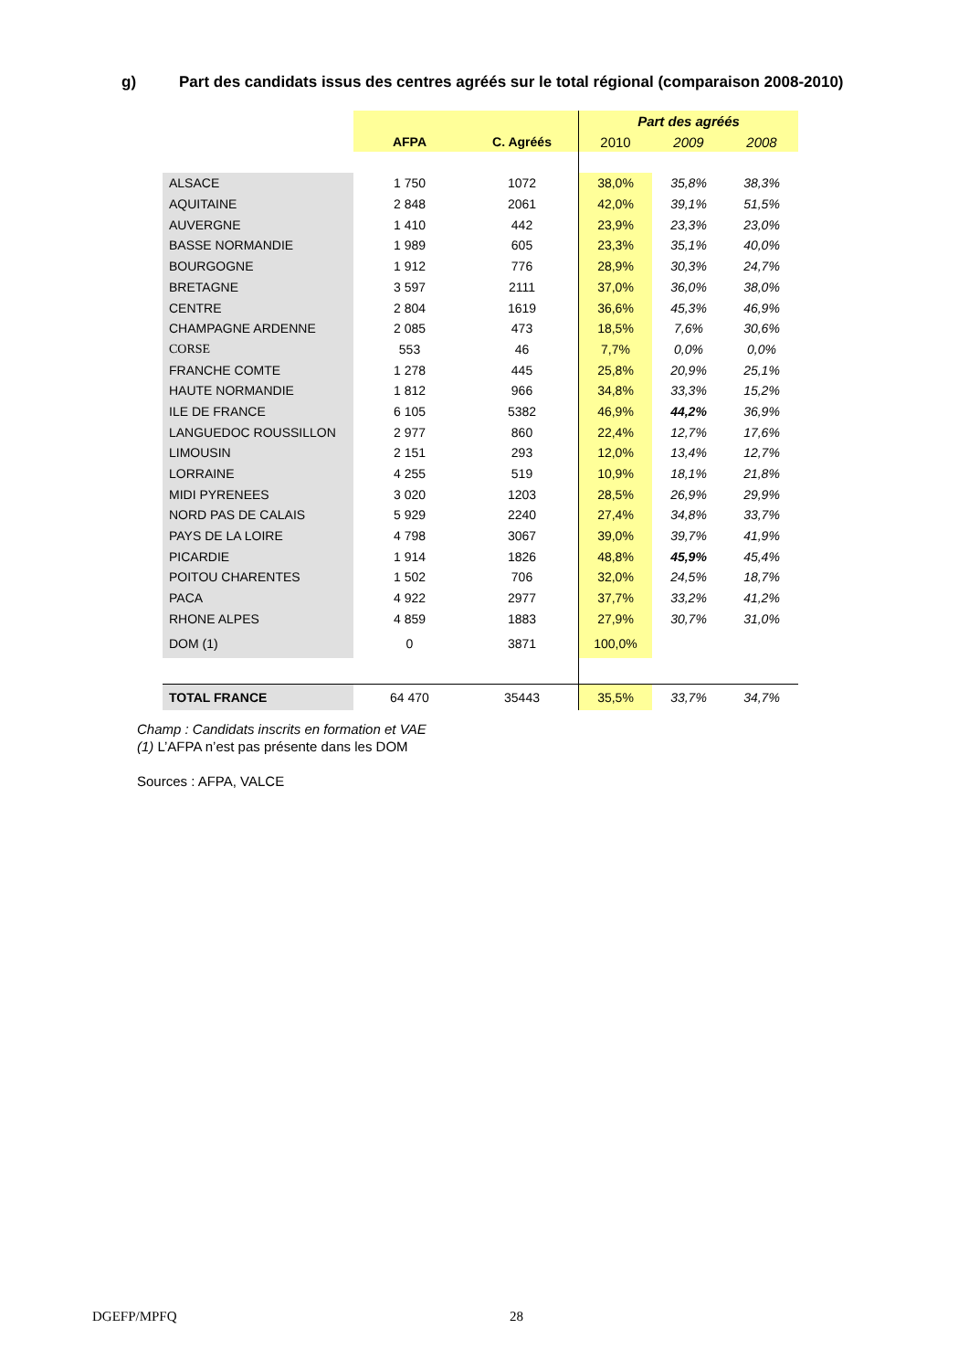g) Part des candidats issus des centres agréés sur le total régional (comparaison 2008-2010)
| | | | Part des agréés | | |
| --- | --- | --- | --- | --- | --- |
| | AFPA | C. Agréés | 2010 | 2009 | 2008 |
| ALSACE | 1 750 | 1072 | 38,0% | 35,8% | 38,3% |
| AQUITAINE | 2 848 | 2061 | 42,0% | 39,1% | 51,5% |
| AUVERGNE | 1 410 | 442 | 23,9% | 23,3% | 23,0% |
| BASSE NORMANDIE | 1 989 | 605 | 23,3% | 35,1% | 40,0% |
| BOURGOGNE | 1 912 | 776 | 28,9% | 30,3% | 24,7% |
| BRETAGNE | 3 597 | 2111 | 37,0% | 36,0% | 38,0% |
| CENTRE | 2 804 | 1619 | 36,6% | 45,3% | 46,9% |
| CHAMPAGNE ARDENNE | 2 085 | 473 | 18,5% | 7,6% | 30,6% |
| CORSE | 553 | 46 | 7,7% | 0,0% | 0,0% |
| FRANCHE COMTE | 1 278 | 445 | 25,8% | 20,9% | 25,1% |
| HAUTE NORMANDIE | 1 812 | 966 | 34,8% | 33,3% | 15,2% |
| ILE DE FRANCE | 6 105 | 5382 | 46,9% | 44,2% | 36,9% |
| LANGUEDOC ROUSSILLON | 2 977 | 860 | 22,4% | 12,7% | 17,6% |
| LIMOUSIN | 2 151 | 293 | 12,0% | 13,4% | 12,7% |
| LORRAINE | 4 255 | 519 | 10,9% | 18,1% | 21,8% |
| MIDI PYRENEES | 3 020 | 1203 | 28,5% | 26,9% | 29,9% |
| NORD PAS DE CALAIS | 5 929 | 2240 | 27,4% | 34,8% | 33,7% |
| PAYS DE LA LOIRE | 4 798 | 3067 | 39,0% | 39,7% | 41,9% |
| PICARDIE | 1 914 | 1826 | 48,8% | 45,9% | 45,4% |
| POITOU CHARENTES | 1 502 | 706 | 32,0% | 24,5% | 18,7% |
| PACA | 4 922 | 2977 | 37,7% | 33,2% | 41,2% |
| RHONE ALPES | 4 859 | 1883 | 27,9% | 30,7% | 31,0% |
| DOM (1) | 0 | 3871 | 100,0% | | |
| TOTAL FRANCE | 64 470 | 35443 | 35,5% | 33,7% | 34,7% |
Champ : Candidats inscrits en formation et VAE
(1) L’AFPA n’est pas présente dans les DOM
Sources : AFPA, VALCE
DGEFP/MPFQ 28